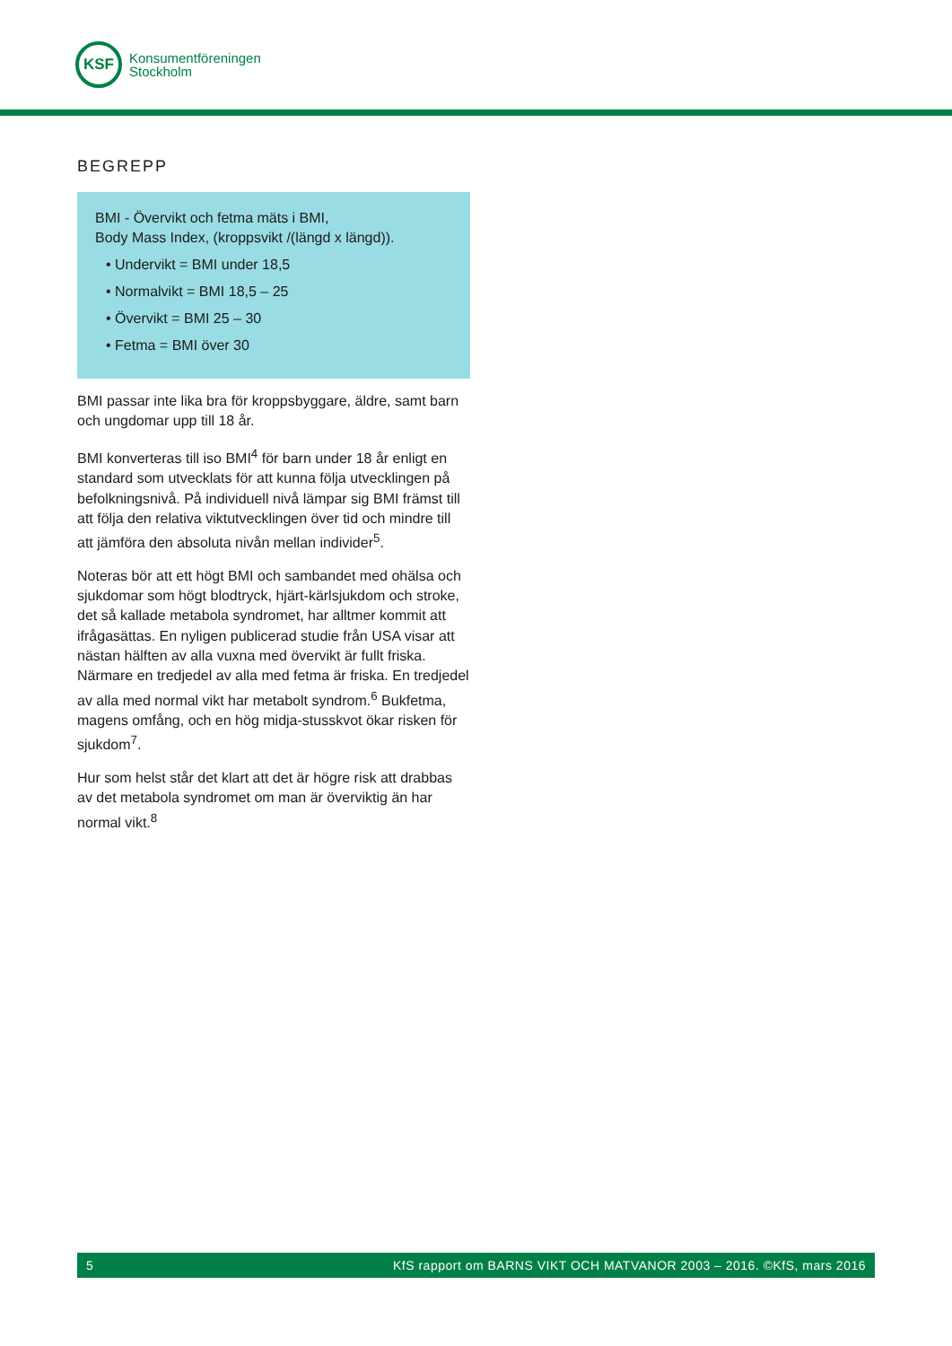KSF
Konsumentföreningen
Stockholm
BEGREPP
BMI - Övervikt och fetma mäts i BMI,
Body Mass Index, (kroppsvikt /(längd x längd)).
• Undervikt = BMI under 18,5
• Normalvikt = BMI 18,5 – 25
• Övervikt = BMI 25 – 30
• Fetma = BMI över 30
BMI passar inte lika bra för kroppsbyggare, äldre, samt barn och ungdomar upp till 18 år.
BMI konverteras till iso BMI<sup>4</sup> för barn under 18 år enligt en standard som utvecklats för att kunna följa utvecklingen på befolkningsnivå. På individuell nivå lämpar sig BMI främst till att följa den relativa viktutvecklingen över tid och mindre till att jämföra den absoluta nivån mellan individer<sup>5</sup>.
Noteras bör att ett högt BMI och sambandet med ohälsa och sjukdomar som högt blodtryck, hjärt-kärlsjukdom och stroke, det så kallade metabola syndromet, har alltmer kommit att ifrågasättas. En nyligen publicerad studie från USA visar att nästan hälften av alla vuxna med övervikt är fullt friska. Närmare en tredjedel av alla med fetma är friska. En tredjedel av alla med normal vikt har metabolt syndrom.<sup>6</sup> Bukfetma, magens omfång, och en hög midja-stusskvot ökar risken för sjukdom<sup>7</sup>.
Hur som helst står det klart att det är högre risk att drabbas av det metabola syndromet om man är överviktig än har normal vikt.<sup>8</sup>
5 KfS rapport om BARNS VIKT OCH MATVANOR 2003 – 2016. ©KfS, mars 2016